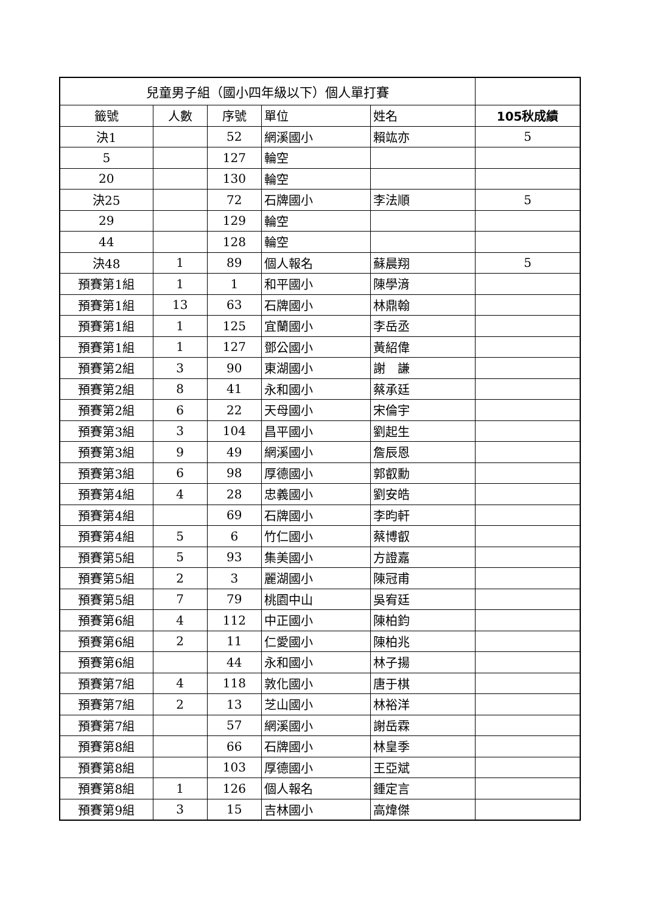| 兒童男子組（國小四年級以下）個人單打賽 | | | | | |
| 籤號 | 人數 | 序號 | 單位 | 姓名 | 105秋成績 |
| 決1 | | 52 | 網溪國小 | 賴竑亦 | 5 |
| 5 | | 127 | 輪空 | | |
| 20 | | 130 | 輪空 | | |
| 決25 | | 72 | 石牌國小 | 李法順 | 5 |
| 29 | | 129 | 輪空 | | |
| 44 | | 128 | 輪空 | | |
| 決48 | 1 | 89 | 個人報名 | 蘇晨翔 | 5 |
| 預賽第1組 | 1 | 1 | 和平國小 | 陳學湇 | |
| 預賽第1組 | 13 | 63 | 石牌國小 | 林鼎翰 | |
| 預賽第1組 | 1 | 125 | 宜蘭國小 | 李岳丞 | |
| 預賽第1組 | 1 | 127 | 鄧公國小 | 黃紹偉 | |
| 預賽第2組 | 3 | 90 | 東湖國小 | 謝 謙 | |
| 預賽第2組 | 8 | 41 | 永和國小 | 蔡承廷 | |
| 預賽第2組 | 6 | 22 | 天母國小 | 宋倫宇 | |
| 預賽第3組 | 3 | 104 | 昌平國小 | 劉起生 | |
| 預賽第3組 | 9 | 49 | 網溪國小 | 詹辰恩 | |
| 預賽第3組 | 6 | 98 | 厚德國小 | 郭叡勳 | |
| 預賽第4組 | 4 | 28 | 忠義國小 | 劉安皓 | |
| 預賽第4組 | | 69 | 石牌國小 | 李昀軒 | |
| 預賽第4組 | 5 | 6 | 竹仁國小 | 蔡博叡 | |
| 預賽第5組 | 5 | 93 | 集美國小 | 方證嘉 | |
| 預賽第5組 | 2 | 3 | 麗湖國小 | 陳冠甫 | |
| 預賽第5組 | 7 | 79 | 桃園中山 | 吳宥廷 | |
| 預賽第6組 | 4 | 112 | 中正國小 | 陳柏鈞 | |
| 預賽第6組 | 2 | 11 | 仁愛國小 | 陳柏兆 | |
| 預賽第6組 | | 44 | 永和國小 | 林子揚 | |
| 預賽第7組 | 4 | 118 | 敦化國小 | 唐于棋 | |
| 預賽第7組 | 2 | 13 | 芝山國小 | 林裕洋 | |
| 預賽第7組 | | 57 | 網溪國小 | 謝岳霖 | |
| 預賽第8組 | | 66 | 石牌國小 | 林皇季 | |
| 預賽第8組 | | 103 | 厚德國小 | 王亞斌 | |
| 預賽第8組 | 1 | 126 | 個人報名 | 鍾定言 | |
| 預賽第9組 | 3 | 15 | 吉林國小 | 高煒傑 | |